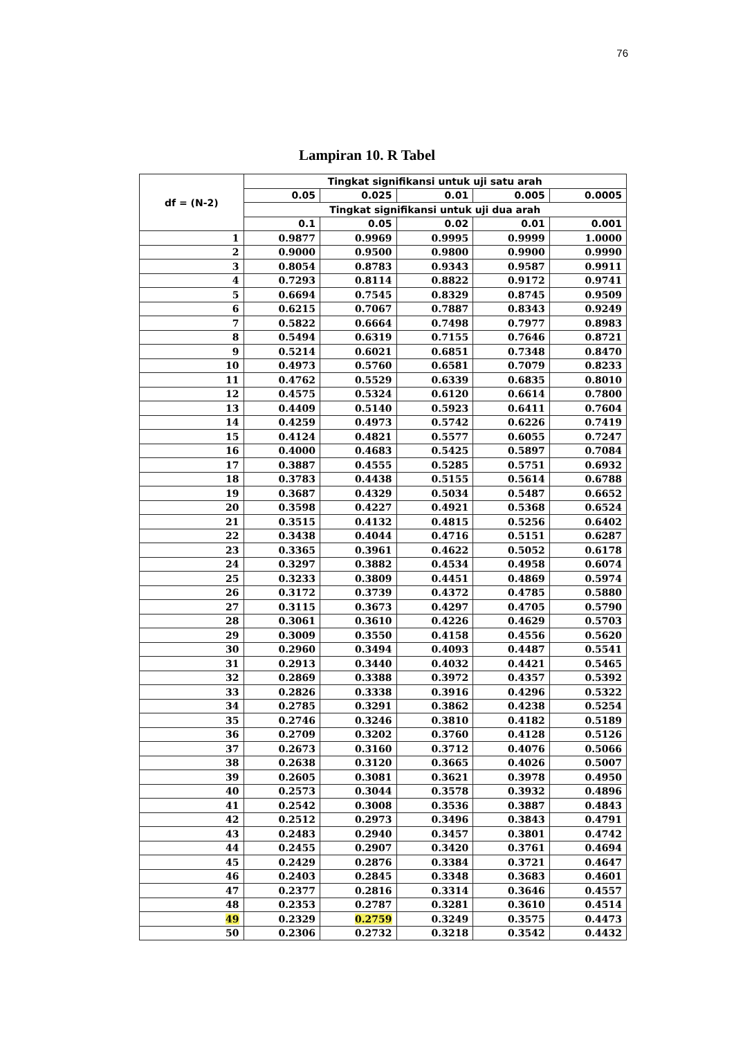76
Lampiran 10. R Tabel
| df = (N-2) | Tingkat signifikansi untuk uji satu arah | | | | |
| --- | --- | --- | --- | --- | --- |
| | 0.05 | 0.025 | 0.01 | 0.005 | 0.0005 |
| | Tingkat signifikansi untuk uji dua arah | | | | |
| | 0.1 | 0.05 | 0.02 | 0.01 | 0.001 |
| 1 | 0.9877 | 0.9969 | 0.9995 | 0.9999 | 1.0000 |
| 2 | 0.9000 | 0.9500 | 0.9800 | 0.9900 | 0.9990 |
| 3 | 0.8054 | 0.8783 | 0.9343 | 0.9587 | 0.9911 |
| 4 | 0.7293 | 0.8114 | 0.8822 | 0.9172 | 0.9741 |
| 5 | 0.6694 | 0.7545 | 0.8329 | 0.8745 | 0.9509 |
| 6 | 0.6215 | 0.7067 | 0.7887 | 0.8343 | 0.9249 |
| 7 | 0.5822 | 0.6664 | 0.7498 | 0.7977 | 0.8983 |
| 8 | 0.5494 | 0.6319 | 0.7155 | 0.7646 | 0.8721 |
| 9 | 0.5214 | 0.6021 | 0.6851 | 0.7348 | 0.8470 |
| 10 | 0.4973 | 0.5760 | 0.6581 | 0.7079 | 0.8233 |
| 11 | 0.4762 | 0.5529 | 0.6339 | 0.6835 | 0.8010 |
| 12 | 0.4575 | 0.5324 | 0.6120 | 0.6614 | 0.7800 |
| 13 | 0.4409 | 0.5140 | 0.5923 | 0.6411 | 0.7604 |
| 14 | 0.4259 | 0.4973 | 0.5742 | 0.6226 | 0.7419 |
| 15 | 0.4124 | 0.4821 | 0.5577 | 0.6055 | 0.7247 |
| 16 | 0.4000 | 0.4683 | 0.5425 | 0.5897 | 0.7084 |
| 17 | 0.3887 | 0.4555 | 0.5285 | 0.5751 | 0.6932 |
| 18 | 0.3783 | 0.4438 | 0.5155 | 0.5614 | 0.6788 |
| 19 | 0.3687 | 0.4329 | 0.5034 | 0.5487 | 0.6652 |
| 20 | 0.3598 | 0.4227 | 0.4921 | 0.5368 | 0.6524 |
| 21 | 0.3515 | 0.4132 | 0.4815 | 0.5256 | 0.6402 |
| 22 | 0.3438 | 0.4044 | 0.4716 | 0.5151 | 0.6287 |
| 23 | 0.3365 | 0.3961 | 0.4622 | 0.5052 | 0.6178 |
| 24 | 0.3297 | 0.3882 | 0.4534 | 0.4958 | 0.6074 |
| 25 | 0.3233 | 0.3809 | 0.4451 | 0.4869 | 0.5974 |
| 26 | 0.3172 | 0.3739 | 0.4372 | 0.4785 | 0.5880 |
| 27 | 0.3115 | 0.3673 | 0.4297 | 0.4705 | 0.5790 |
| 28 | 0.3061 | 0.3610 | 0.4226 | 0.4629 | 0.5703 |
| 29 | 0.3009 | 0.3550 | 0.4158 | 0.4556 | 0.5620 |
| 30 | 0.2960 | 0.3494 | 0.4093 | 0.4487 | 0.5541 |
| 31 | 0.2913 | 0.3440 | 0.4032 | 0.4421 | 0.5465 |
| 32 | 0.2869 | 0.3388 | 0.3972 | 0.4357 | 0.5392 |
| 33 | 0.2826 | 0.3338 | 0.3916 | 0.4296 | 0.5322 |
| 34 | 0.2785 | 0.3291 | 0.3862 | 0.4238 | 0.5254 |
| 35 | 0.2746 | 0.3246 | 0.3810 | 0.4182 | 0.5189 |
| 36 | 0.2709 | 0.3202 | 0.3760 | 0.4128 | 0.5126 |
| 37 | 0.2673 | 0.3160 | 0.3712 | 0.4076 | 0.5066 |
| 38 | 0.2638 | 0.3120 | 0.3665 | 0.4026 | 0.5007 |
| 39 | 0.2605 | 0.3081 | 0.3621 | 0.3978 | 0.4950 |
| 40 | 0.2573 | 0.3044 | 0.3578 | 0.3932 | 0.4896 |
| 41 | 0.2542 | 0.3008 | 0.3536 | 0.3887 | 0.4843 |
| 42 | 0.2512 | 0.2973 | 0.3496 | 0.3843 | 0.4791 |
| 43 | 0.2483 | 0.2940 | 0.3457 | 0.3801 | 0.4742 |
| 44 | 0.2455 | 0.2907 | 0.3420 | 0.3761 | 0.4694 |
| 45 | 0.2429 | 0.2876 | 0.3384 | 0.3721 | 0.4647 |
| 46 | 0.2403 | 0.2845 | 0.3348 | 0.3683 | 0.4601 |
| 47 | 0.2377 | 0.2816 | 0.3314 | 0.3646 | 0.4557 |
| 48 | 0.2353 | 0.2787 | 0.3281 | 0.3610 | 0.4514 |
| 49 | 0.2329 | 0.2759 | 0.3249 | 0.3575 | 0.4473 |
| 50 | 0.2306 | 0.2732 | 0.3218 | 0.3542 | 0.4432 |